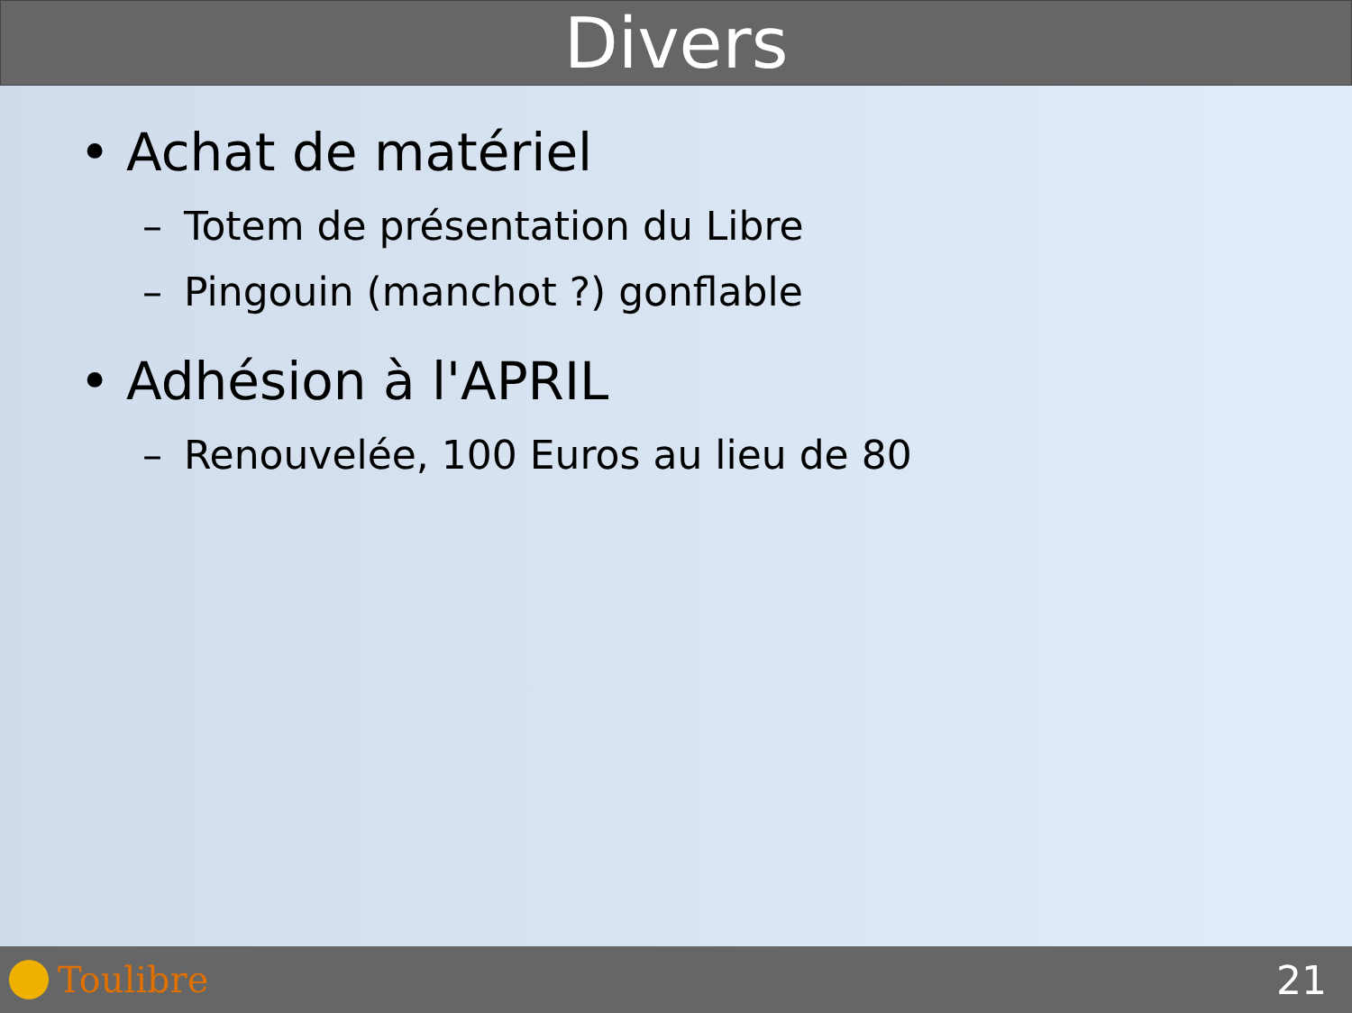Divers
• Achat de matériel
– Totem de présentation du Libre
– Pingouin (manchot ?) gonflable
• Adhésion à l'APRIL
– Renouvelée, 100 Euros au lieu de 80
Toulibre 21